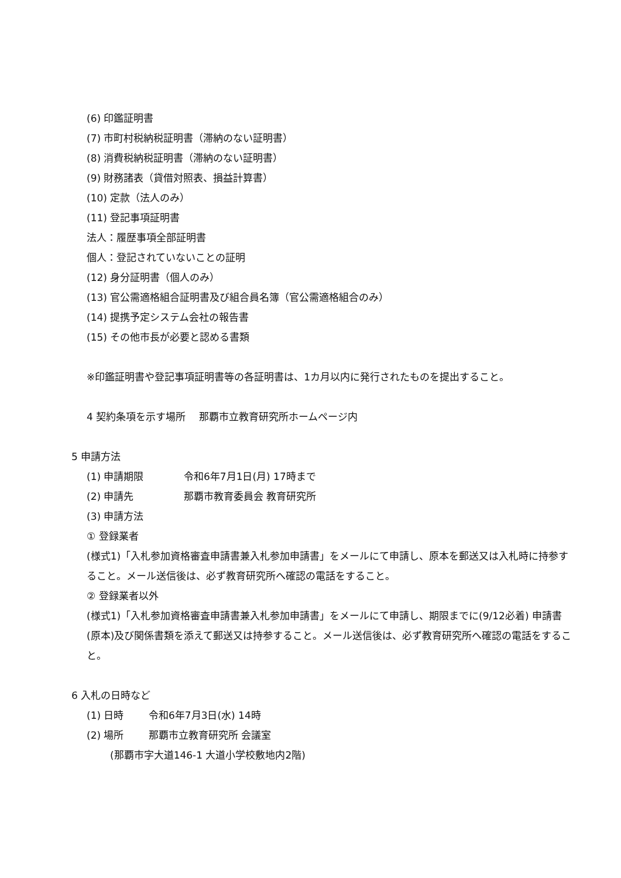(6) 印鑑証明書
(7) 市町村税納税証明書（滞納のない証明書）
(8) 消費税納税証明書（滞納のない証明書）
(9) 財務諸表（貸借対照表、損益計算書）
(10) 定款（法人のみ）
(11) 登記事項証明書
法人：履歴事項全部証明書
個人：登記されていないことの証明
(12) 身分証明書（個人のみ）
(13) 官公需適格組合証明書及び組合員名簿（官公需適格組合のみ）
(14) 提携予定システム会社の報告書
(15) その他市長が必要と認める書類
※印鑑証明書や登記事項証明書等の各証明書は、1カ月以内に発行されたものを提出すること。
4 契約条項を示す場所　 那覇市立教育研究所ホームページ内
5 申請方法
(1) 申請期限 令和6年7月1日(月) 17時まで
(2) 申請先 那覇市教育委員会 教育研究所
(3) 申請方法
① 登録業者
(様式1)「入札参加資格審査申請書兼入札参加申請書」をメールにて申請し、原本を郵送又は入札時に持参すること。メール送信後は、必ず教育研究所へ確認の電話をすること。
② 登録業者以外
(様式1)「入札参加資格審査申請書兼入札参加申請書」をメールにて申請し、期限までに(9/12必着) 申請書(原本)及び関係書類を添えて郵送又は持参すること。メール送信後は、必ず教育研究所へ確認の電話をすること。
6 入札の日時など
(1) 日時 令和6年7月3日(水) 14時
(2) 場所 那覇市立教育研究所 会議室
(那覇市字大道146-1 大道小学校敷地内2階)